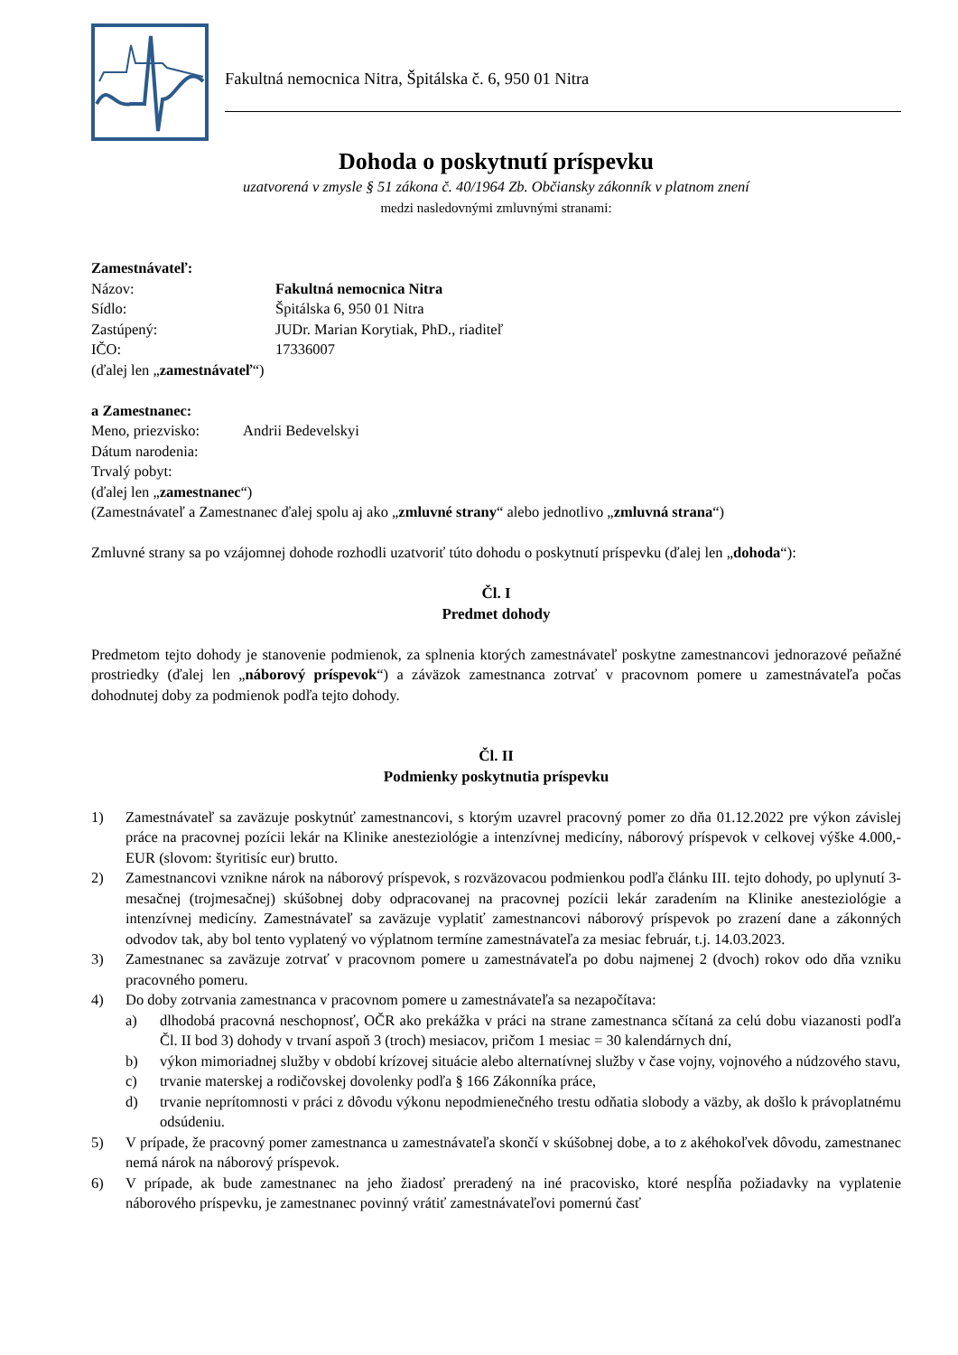Fakultná nemocnica Nitra, Špitálska č. 6, 950 01 Nitra
Dohoda o poskytnutí príspevku
uzatvorená v zmysle § 51 zákona č. 40/1964 Zb. Občiansky zákonník v platnom znení
medzi nasledovnými zmluvnými stranami:
Zamestnávateľ:
Názov: Fakultná nemocnica Nitra
Sídlo: Špitálska 6, 950 01 Nitra
Zastúpený: JUDr. Marian Korytiak, PhD., riaditeľ
IČO: 17336007
(ďalej len „zamestnávateľ“)
a Zamestnanec:
Meno, priezvisko: Andrii Bedevelskyi
Dátum narodenia:
Trvalý pobyt:
(ďalej len „zamestnanec“)
(Zamestnávateľ a Zamestnanec ďalej spolu aj ako „zmluvné strany“ alebo jednotlivo „zmluvná strana“)
Zmluvné strany sa po vzájomnej dohode rozhodli uzatvoriť túto dohodu o poskytnutí príspevku (ďalej len „dohoda“):
Čl. I
Predmet dohody
Predmetom tejto dohody je stanovenie podmienok, za splnenia ktorých zamestnávateľ poskytne zamestnancovi jednorazové peňažné prostriedky (ďalej len „náborový príspevok“) a záväzok zamestnanca zotrvať v pracovnom pomere u zamestnávateľa počas dohodnutej doby za podmienok podľa tejto dohody.
Čl. II
Podmienky poskytnutia príspevku
1) Zamestnávateľ sa zaväzuje poskytnúť zamestnancovi, s ktorým uzavrel pracovný pomer zo dňa 01.12.2022 pre výkon závislej práce na pracovnej pozícii lekár na Klinike anesteziológie a intenzívnej medicíny, náborový príspevok v celkovej výške 4.000,- EUR (slovom: štyritisíc eur) brutto.
2) Zamestnancovi vznikne nárok na náborový príspevok, s rozväzovacou podmienkou podľa článku III. tejto dohody, po uplynutí 3-mesačnej (trojmesačnej) skúšobnej doby odpracovanej na pracovnej pozícii lekár zaradením na Klinike anesteziológie a intenzívnej medicíny. Zamestnávateľ sa zaväzuje vyplatiť zamestnancovi náborový príspevok po zrazení dane a zákonných odvodov tak, aby bol tento vyplatený vo výplatnom termíne zamestnávateľa za mesiac február, t.j. 14.03.2023.
3) Zamestnanec sa zaväzuje zotrvať v pracovnom pomere u zamestnávateľa po dobu najmenej 2 (dvoch) rokov odo dňa vzniku pracovného pomeru.
4) Do doby zotrvania zamestnanca v pracovnom pomere u zamestnávateľa sa nezapočítava:
a) dlhodobá pracovná neschopnosť, OČR ako prekážka v práci na strane zamestnanca sčítaná za celú dobu viazanosti podľa Čl. II bod 3) dohody v trvaní aspoň 3 (troch) mesiacov, pričom 1 mesiac = 30 kalendárnych dní,
b) výkon mimoriadnej služby v období krízovej situácie alebo alternatívnej služby v čase vojny, vojnového a núdzového stavu,
c) trvanie materskej a rodičovskej dovolenky podľa § 166 Zákonníka práce,
d) trvanie neprítomnosti v práci z dôvodu výkonu nepodmienečného trestu odňatia slobody a väzby, ak došlo k právoplatnému odsúdeniu.
5) V prípade, že pracovný pomer zamestnanca u zamestnávateľa skončí v skúšobnej dobe, a to z akéhokoľvek dôvodu, zamestnanec nemá nárok na náborový príspevok.
6) V prípade, ak bude zamestnanec na jeho žiadosť preradený na iné pracovisko, ktoré nespĺňa požiadavky na vyplatenie náborového príspevku, je zamestnanec povinný vrátiť zamestnávateľovi pomernú časť